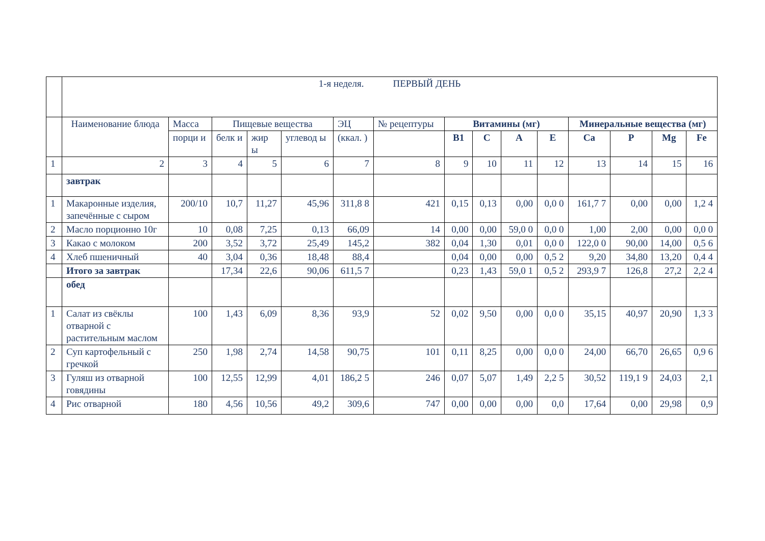| | 1-я неделя. ПЕРВЫЙ ДЕНЬ | | | | | | | | | | | | | | |
| | Наименование блюда | Масса | Пищевые вещества | | | ЭЦ | № рецептуры | Витамины (мг) | | | | Минеральные вещества (мг) | | | |
| | | порци и | белк и | жир ы | углевод ы | (ккал. ) | | В1 | С | А | Е | Са | Р | Mg | Fe |
| 1 | 2 | 3 | 4 | 5 | 6 | 7 | 8 | 9 | 10 | 11 | 12 | 13 | 14 | 15 | 16 |
| | завтрак | | | | | | | | | | | | | | |
| 1 | Макаронные изделия, запечённые с сыром | 200/10 | 10,7 | 11,27 | 45,96 | 311,8 8 | 421 | 0,15 | 0,13 | 0,00 | 0,0 0 | 161,7 7 | 0,00 | 0,00 | 1,2 4 |
| 2 | Масло порционно 10г | 10 | 0,08 | 7,25 | 0,13 | 66,09 | 14 | 0,00 | 0,00 | 59,0 0 | 0,0 0 | 1,00 | 2,00 | 0,00 | 0,0 0 |
| 3 | Какао с молоком | 200 | 3,52 | 3,72 | 25,49 | 145,2 | 382 | 0,04 | 1,30 | 0,01 | 0,0 0 | 122,0 0 | 90,00 | 14,00 | 0,5 6 |
| 4 | Хлеб пшеничный | 40 | 3,04 | 0,36 | 18,48 | 88,4 | | 0,04 | 0,00 | 0,00 | 0,5 2 | 9,20 | 34,80 | 13,20 | 0,4 4 |
| | Итого за завтрак | | 17,34 | 22,6 | 90,06 | 611,5 7 | | 0,23 | 1,43 | 59,0 1 | 0,5 2 | 293,9 7 | 126,8 | 27,2 | 2,2 4 |
| | обед | | | | | | | | | | | | | | |
| 1 | Салат из свёклы отварной с растительным маслом | 100 | 1,43 | 6,09 | 8,36 | 93,9 | 52 | 0,02 | 9,50 | 0,00 | 0,0 0 | 35,15 | 40,97 | 20,90 | 1,3 3 |
| 2 | Суп картофельный с гречкой | 250 | 1,98 | 2,74 | 14,58 | 90,75 | 101 | 0,11 | 8,25 | 0,00 | 0,0 0 | 24,00 | 66,70 | 26,65 | 0,9 6 |
| 3 | Гуляш из отварной говядины | 100 | 12,55 | 12,99 | 4,01 | 186,2 5 | 246 | 0,07 | 5,07 | 1,49 | 2,2 5 | 30,52 | 119,1 9 | 24,03 | 2,1 |
| 4 | Рис отварной | 180 | 4,56 | 10,56 | 49,2 | 309,6 | 747 | 0,00 | 0,00 | 0,00 | 0,0 | 17,64 | 0,00 | 29,98 | 0,9 |